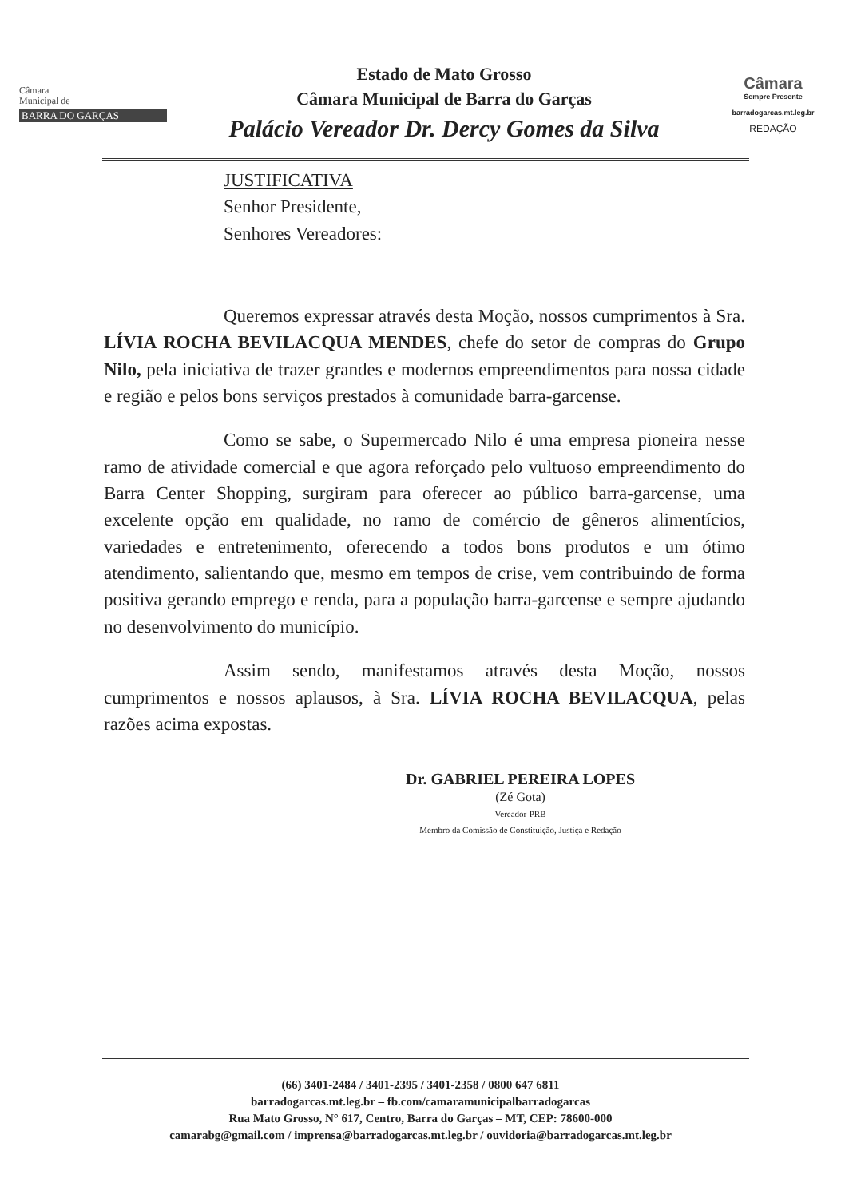Câmara
Municipal de
BARRA DO GARÇAS
Estado de Mato Grosso
Câmara Municipal de Barra do Garças
Palácio Vereador Dr. Dercy Gomes da Silva
Câmara
Sempre Presente
barradogarcas.mt.leg.br
REDAÇÃO
JUSTIFICATIVA
Senhor Presidente,
Senhores Vereadores:
Queremos expressar através desta Moção, nossos cumprimentos à Sra. LÍVIA ROCHA BEVILACQUA MENDES, chefe do setor de compras do Grupo Nilo, pela iniciativa de trazer grandes e modernos empreendimentos para nossa cidade e região e pelos bons serviços prestados à comunidade barra-garcense.
Como se sabe, o Supermercado Nilo é uma empresa pioneira nesse ramo de atividade comercial e que agora reforçado pelo vultuoso empreendimento do Barra Center Shopping, surgiram para oferecer ao público barra-garcense, uma excelente opção em qualidade, no ramo de comércio de gêneros alimentícios, variedades e entretenimento, oferecendo a todos bons produtos e um ótimo atendimento, salientando que, mesmo em tempos de crise, vem contribuindo de forma positiva gerando emprego e renda, para a população barra-garcense e sempre ajudando no desenvolvimento do município.
Assim sendo, manifestamos através desta Moção, nossos cumprimentos e nossos aplausos, à Sra. LÍVIA ROCHA BEVILACQUA, pelas razões acima expostas.
Dr. GABRIEL PEREIRA LOPES
(Zé Gota)
Vereador-PRB
Membro da Comissão de Constituição, Justiça e Redação
(66) 3401-2484 / 3401-2395 / 3401-2358 / 0800 647 6811
barradogarcas.mt.leg.br – fb.com/camaramunicipalbarradogarcas
Rua Mato Grosso, N° 617, Centro, Barra do Garças – MT, CEP: 78600-000
camarabg@gmail.com / imprensa@barradogarcas.mt.leg.br / ouvidoria@barradogarcas.mt.leg.br